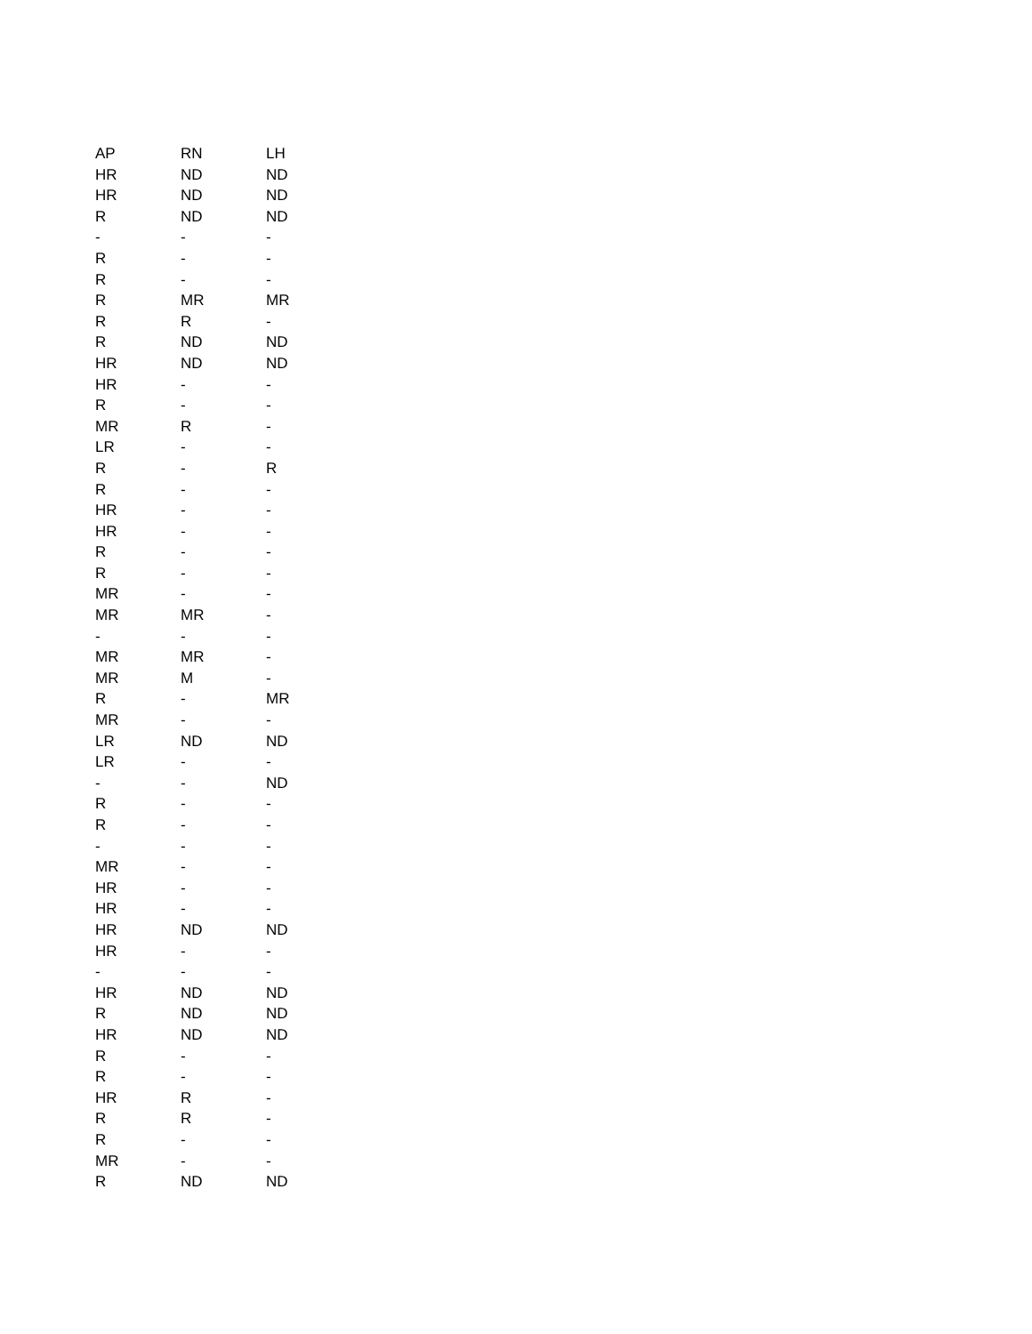| AP | RN | LH |
| --- | --- | --- |
| HR | ND | ND |
| HR | ND | ND |
| R | ND | ND |
| - | - | - |
| R | - | - |
| R | - | - |
| R | MR | MR |
| R | R | - |
| R | ND | ND |
| HR | ND | ND |
| HR | - | - |
| R | - | - |
| MR | R | - |
| LR | - | - |
| R | - | R |
| R | - | - |
| HR | - | - |
| HR | - | - |
| R | - | - |
| R | - | - |
| MR | - | - |
| MR | MR | - |
| - | - | - |
| MR | MR | - |
| MR | M | - |
| R | - | MR |
| MR | - | - |
| LR | ND | ND |
| LR | - | - |
| - | - | ND |
| R | - | - |
| R | - | - |
| - | - | - |
| MR | - | - |
| HR | - | - |
| HR | - | - |
| HR | ND | ND |
| HR | - | - |
| - | - | - |
| HR | ND | ND |
| R | ND | ND |
| HR | ND | ND |
| R | - | - |
| R | - | - |
| HR | R | - |
| R | R | - |
| R | - | - |
| MR | - | - |
| R | ND | ND |